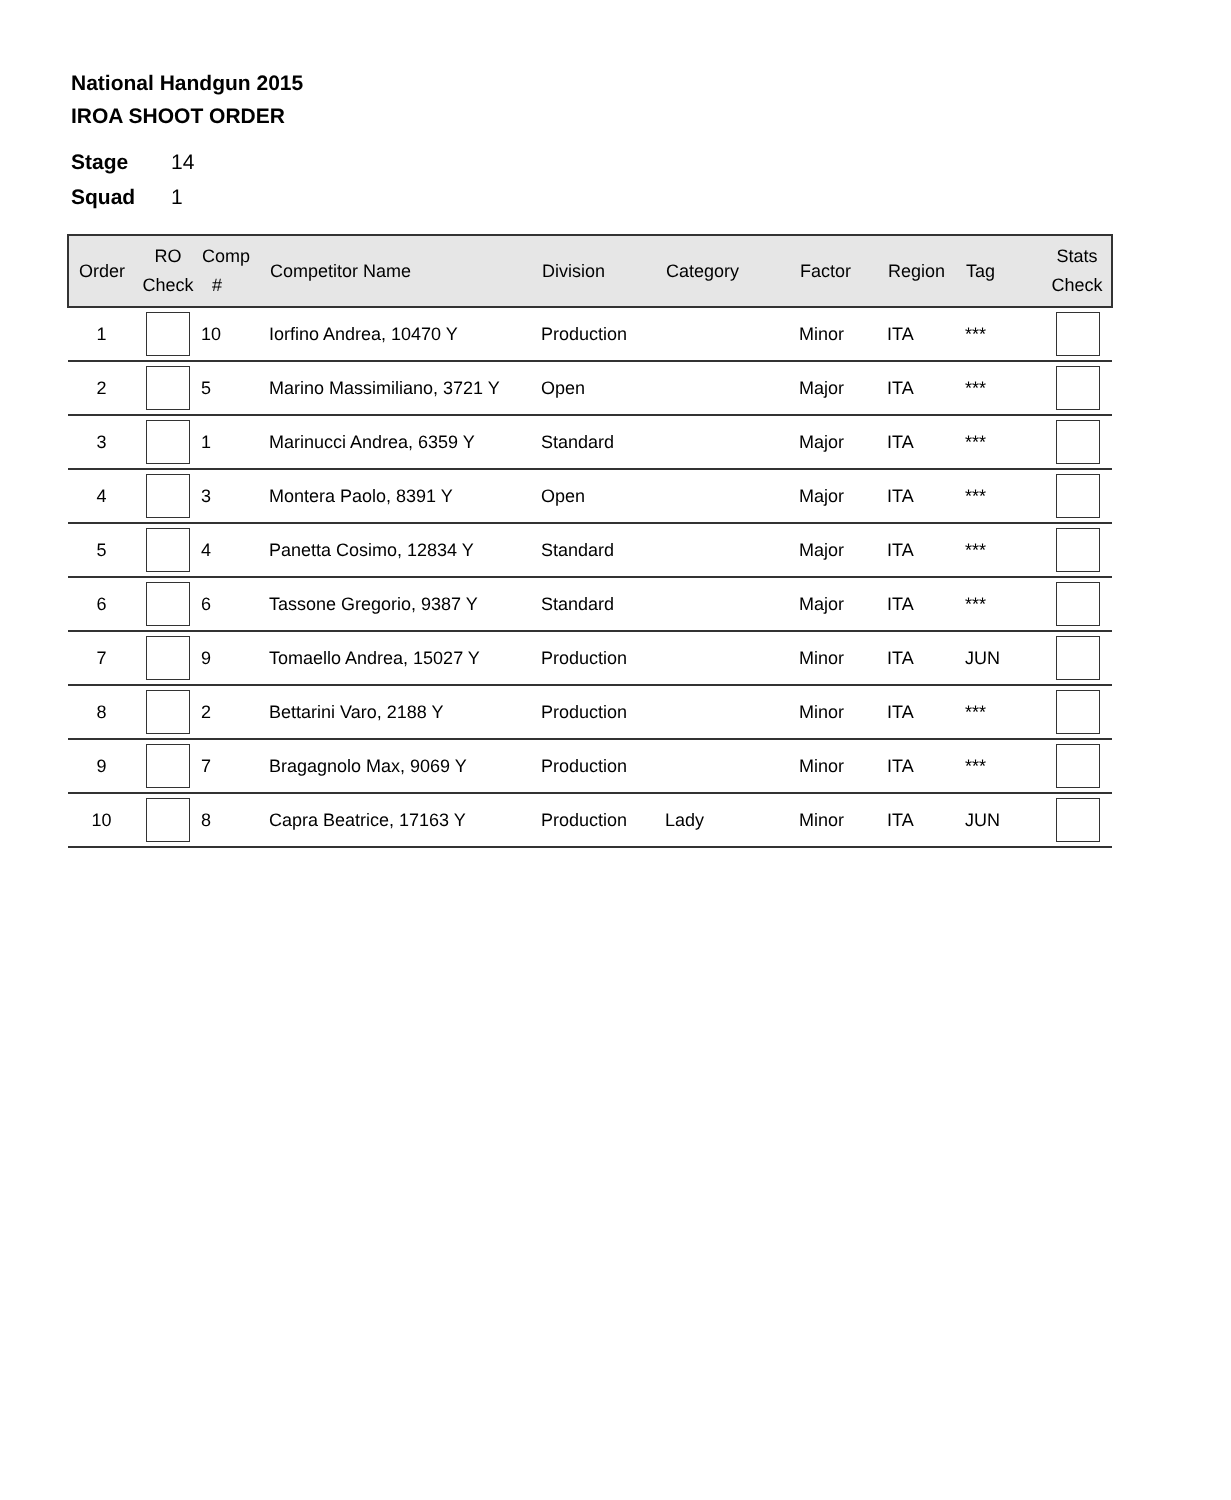National Handgun 2015
IROA SHOOT ORDER
Stage 14
Squad 1
| Order | RO Check | Comp # | Competitor Name | Division | Category | Factor | Region | Tag | Stats Check |
| --- | --- | --- | --- | --- | --- | --- | --- | --- | --- |
| 1 | | 10 | Iorfino Andrea, 10470 Y | Production | | Minor | ITA | *** | |
| 2 | | 5 | Marino Massimiliano, 3721 Y | Open | | Major | ITA | *** | |
| 3 | | 1 | Marinucci Andrea, 6359 Y | Standard | | Major | ITA | *** | |
| 4 | | 3 | Montera Paolo, 8391 Y | Open | | Major | ITA | *** | |
| 5 | | 4 | Panetta Cosimo, 12834 Y | Standard | | Major | ITA | *** | |
| 6 | | 6 | Tassone Gregorio, 9387 Y | Standard | | Major | ITA | *** | |
| 7 | | 9 | Tomaello Andrea, 15027 Y | Production | | Minor | ITA | JUN | |
| 8 | | 2 | Bettarini Varo, 2188 Y | Production | | Minor | ITA | *** | |
| 9 | | 7 | Bragagnolo Max, 9069 Y | Production | | Minor | ITA | *** | |
| 10 | | 8 | Capra Beatrice, 17163 Y | Production | Lady | Minor | ITA | JUN | |